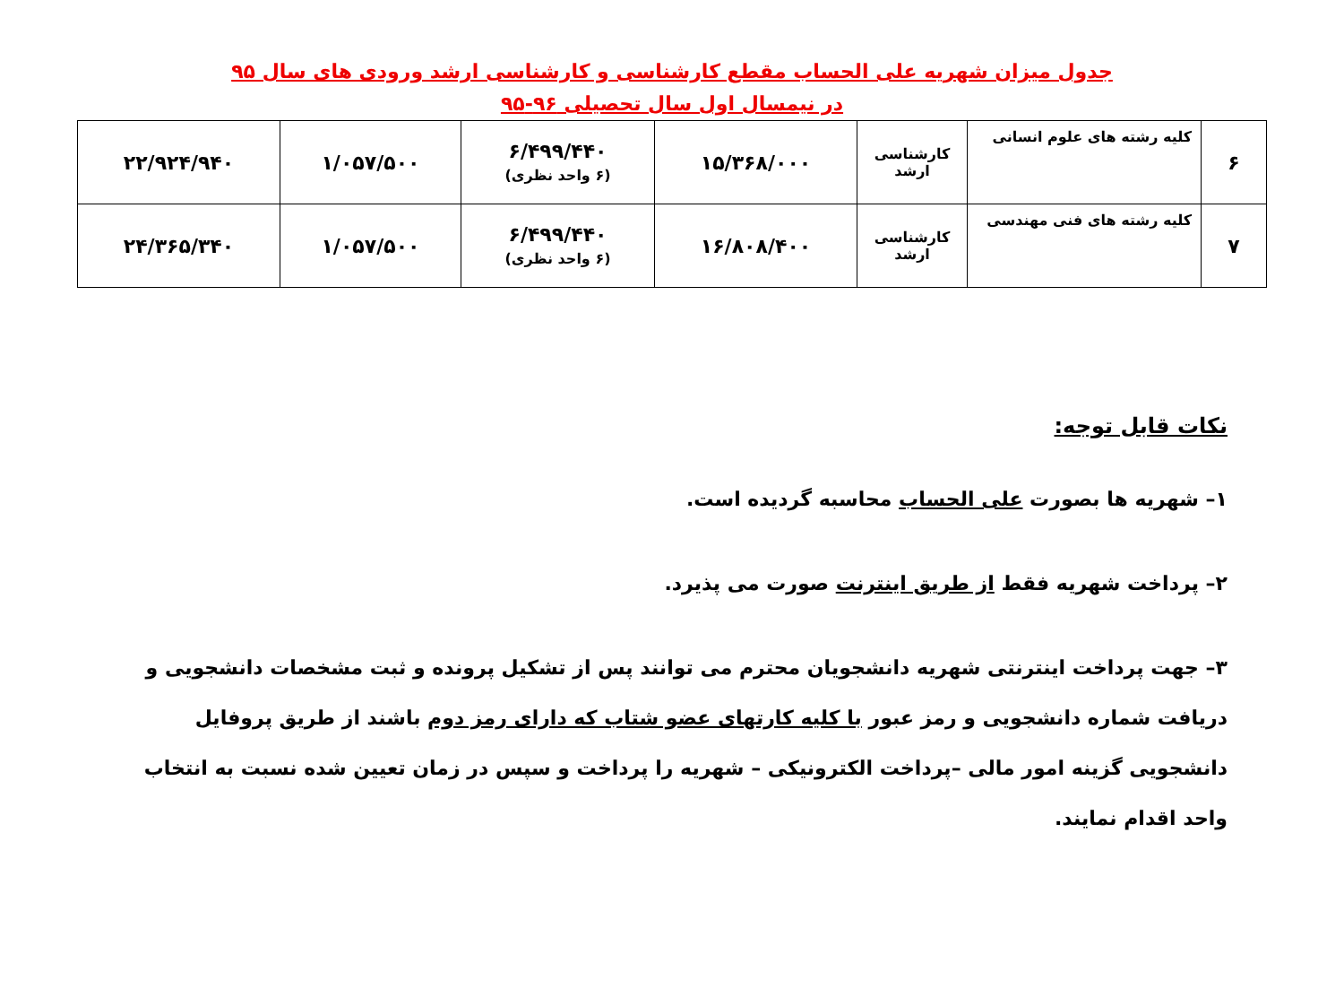جدول میزان شهریه علی الحساب مقطع کارشناسی و کارشناسی ارشد ورودی های سال ۹۵
در نیمسال اول سال تحصیلی ۹۶-۹۵
| ۶ | کلیه رشته های علوم انسانی | کارشناسی ارشد | ۱۵/۳۶۸/۰۰۰ | ۶/۴۹۹/۴۴۰ (۶ واحد نظری) | ۱/۰۵۷/۵۰۰ | ۲۲/۹۲۴/۹۴۰ |
| ۷ | کلیه رشته های فنی مهندسی | کارشناسی ارشد | ۱۶/۸۰۸/۴۰۰ | ۶/۴۹۹/۴۴۰ (۶ واحد نظری) | ۱/۰۵۷/۵۰۰ | ۲۴/۳۶۵/۳۴۰ |
نکات قابل توجه:
۱– شهریه ها بصورت علی الحساب محاسبه گردیده است.
۲– پرداخت شهریه فقط از طریق اینترنت صورت می پذیرد.
۳– جهت پرداخت اینترنتی شهریه دانشجویان محترم می توانند پس از تشکیل پرونده و ثبت مشخصات دانشجویی و دریافت شماره دانشجویی و رمز عبور با کلیه کارتهای عضو شتاب که دارای رمز دوم باشند از طریق پروفایل دانشجویی گزینه امور مالی –پرداخت الکترونیکی – شهریه را پرداخت و سپس در زمان تعیین شده نسبت به انتخاب واحد اقدام نمایند.